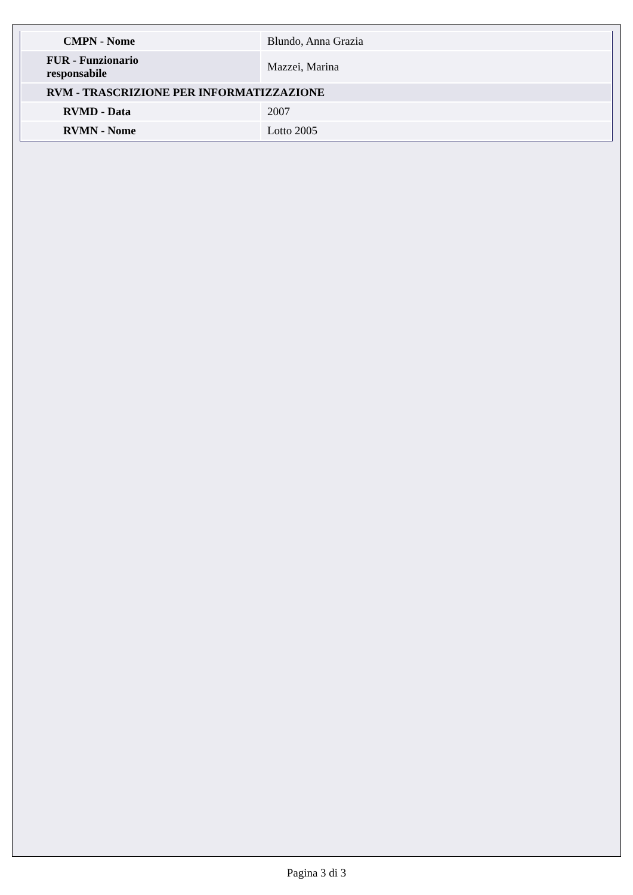| CMPN - Nome | Blundo, Anna Grazia |
| FUR - Funzionario responsabile | Mazzei, Marina |
| RVM - TRASCRIZIONE PER INFORMATIZZAZIONE | |
| RVMD - Data | 2007 |
| RVMN - Nome | Lotto 2005 |
Pagina 3 di 3